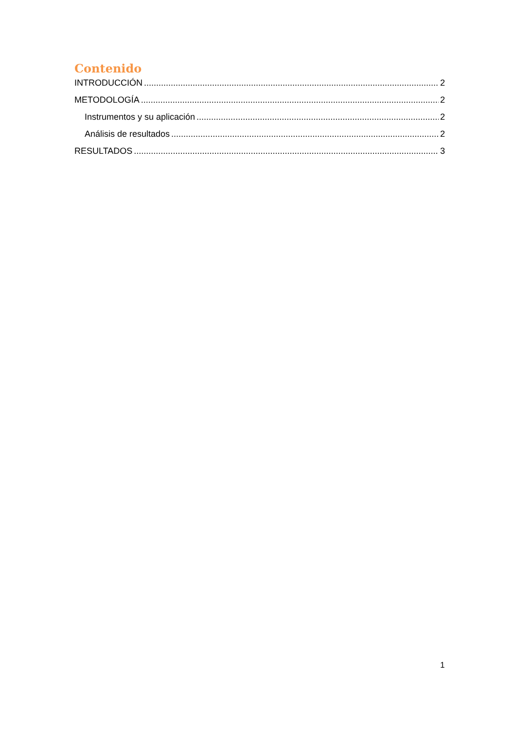Contenido
INTRODUCCIÓN 2
METODOLOGÍA 2
Instrumentos y su aplicación 2
Análisis de resultados 2
RESULTADOS 3
1